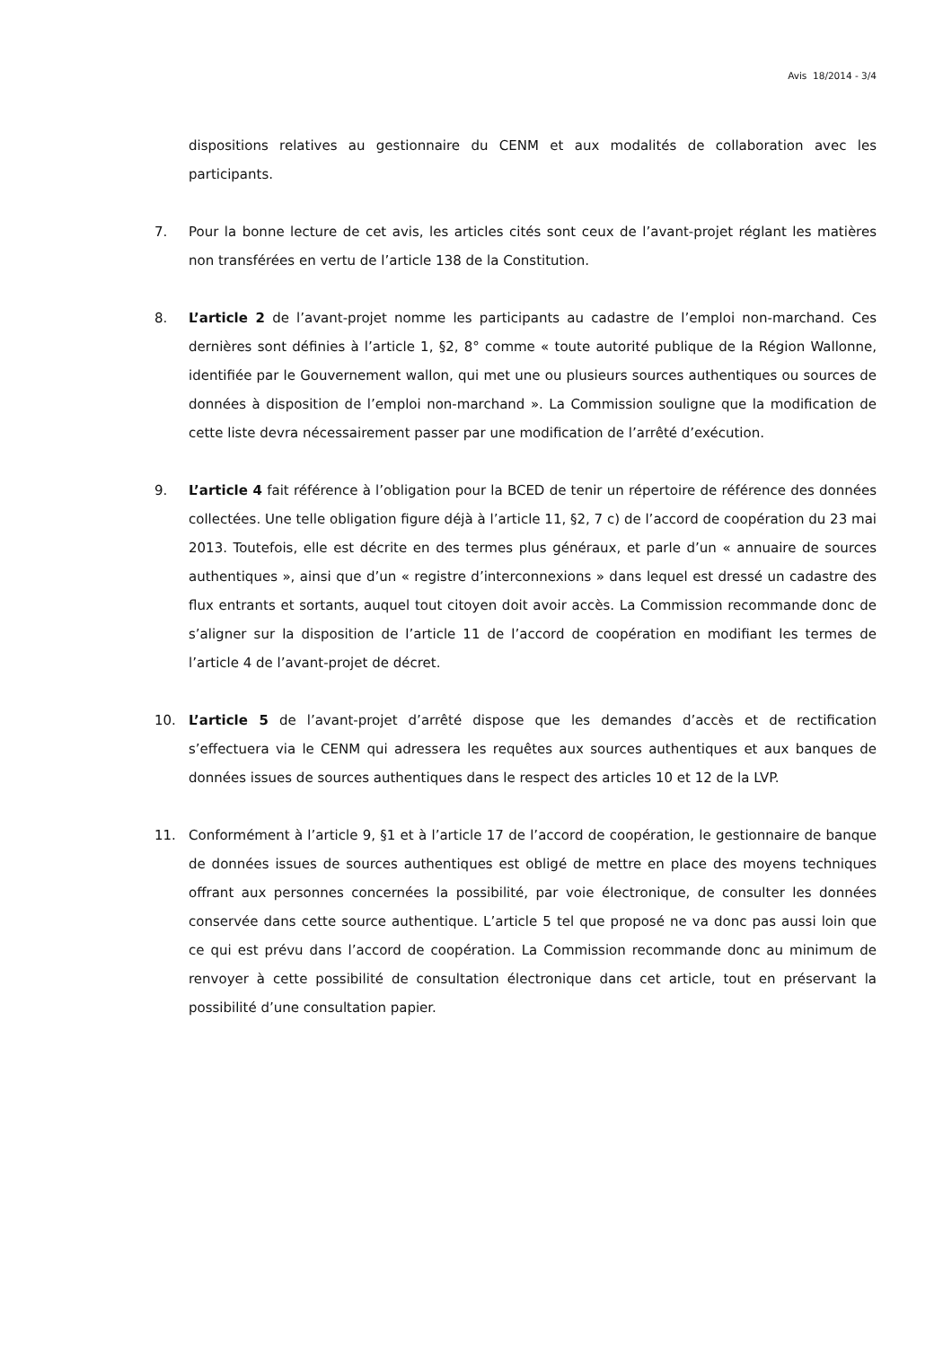Avis 18/2014 - 3/4
dispositions relatives au gestionnaire du CENM et aux modalités de collaboration avec les participants.
7. Pour la bonne lecture de cet avis, les articles cités sont ceux de l’avant-projet réglant les matières non transférées en vertu de l’article 138 de la Constitution.
8. L’article 2 de l’avant-projet nomme les participants au cadastre de l’emploi non-marchand. Ces dernières sont définies à l’article 1, §2, 8° comme « toute autorité publique de la Région Wallonne, identifiée par le Gouvernement wallon, qui met une ou plusieurs sources authentiques ou sources de données à disposition de l’emploi non-marchand ». La Commission souligne que la modification de cette liste devra nécessairement passer par une modification de l’arrêté d’exécution.
9. L’article 4 fait référence à l’obligation pour la BCED de tenir un répertoire de référence des données collectées. Une telle obligation figure déjà à l’article 11, §2, 7 c) de l’accord de coopération du 23 mai 2013. Toutefois, elle est décrite en des termes plus généraux, et parle d’un « annuaire de sources authentiques », ainsi que d’un « registre d’interconnexions » dans lequel est dressé un cadastre des flux entrants et sortants, auquel tout citoyen doit avoir accès. La Commission recommande donc de s’aligner sur la disposition de l’article 11 de l’accord de coopération en modifiant les termes de l’article 4 de l’avant-projet de décret.
10. L’article 5 de l’avant-projet d’arrêté dispose que les demandes d’accès et de rectification s’effectuera via le CENM qui adressera les requêtes aux sources authentiques et aux banques de données issues de sources authentiques dans le respect des articles 10 et 12 de la LVP.
11. Conformément à l’article 9, §1 et à l’article 17 de l’accord de coopération, le gestionnaire de banque de données issues de sources authentiques est obligé de mettre en place des moyens techniques offrant aux personnes concernées la possibilité, par voie électronique, de consulter les données conservée dans cette source authentique. L’article 5 tel que proposé ne va donc pas aussi loin que ce qui est prévu dans l’accord de coopération. La Commission recommande donc au minimum de renvoyer à cette possibilité de consultation électronique dans cet article, tout en préservant la possibilité d’une consultation papier.